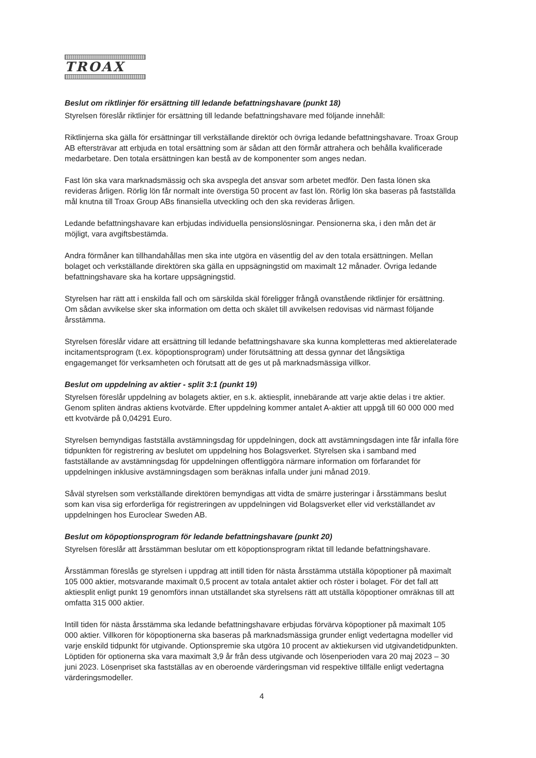TROAX
Beslut om riktlinjer för ersättning till ledande befattningshavare (punkt 18)
Styrelsen föreslår riktlinjer för ersättning till ledande befattningshavare med följande innehåll:
Riktlinjerna ska gälla för ersättningar till verkställande direktör och övriga ledande befattningshavare. Troax Group AB eftersträvar att erbjuda en total ersättning som är sådan att den förmår attrahera och behålla kvalificerade medarbetare. Den totala ersättningen kan bestå av de komponenter som anges nedan.
Fast lön ska vara marknadsmässig och ska avspegla det ansvar som arbetet medför. Den fasta lönen ska revideras årligen. Rörlig lön får normalt inte överstiga 50 procent av fast lön. Rörlig lön ska baseras på fastställda mål knutna till Troax Group ABs finansiella utveckling och den ska revideras årligen.
Ledande befattningshavare kan erbjudas individuella pensionslösningar. Pensionerna ska, i den mån det är möjligt, vara avgiftsbestämda.
Andra förmåner kan tillhandahållas men ska inte utgöra en väsentlig del av den totala ersättningen. Mellan bolaget och verkställande direktören ska gälla en uppsägningstid om maximalt 12 månader. Övriga ledande befattningshavare ska ha kortare uppsägningstid.
Styrelsen har rätt att i enskilda fall och om särskilda skäl föreligger frångå ovanstående riktlinjer för ersättning. Om sådan avvikelse sker ska information om detta och skälet till avvikelsen redovisas vid närmast följande årsstämma.
Styrelsen föreslår vidare att ersättning till ledande befattningshavare ska kunna kompletteras med aktierelaterade incitamentsprogram (t.ex. köpoptionsprogram) under förutsättning att dessa gynnar det långsiktiga engagemanget för verksamheten och förutsatt att de ges ut på marknadsmässiga villkor.
Beslut om uppdelning av aktier - split 3:1 (punkt 19)
Styrelsen föreslår uppdelning av bolagets aktier, en s.k. aktiesplit, innebärande att varje aktie delas i tre aktier. Genom spliten ändras aktiens kvotvärde. Efter uppdelning kommer antalet A-aktier att uppgå till 60 000 000 med ett kvotvärde på 0,04291 Euro.
Styrelsen bemyndigas fastställa avstämningsdag för uppdelningen, dock att avstämningsdagen inte får infalla före tidpunkten för registrering av beslutet om uppdelning hos Bolagsverket. Styrelsen ska i samband med fastställande av avstämningsdag för uppdelningen offentliggöra närmare information om förfarandet för uppdelningen inklusive avstämningsdagen som beräknas infalla under juni månad 2019.
Såväl styrelsen som verkställande direktören bemyndigas att vidta de smärre justeringar i årsstämmans beslut som kan visa sig erforderliga för registreringen av uppdelningen vid Bolagsverket eller vid verkställandet av uppdelningen hos Euroclear Sweden AB.
Beslut om köpoptionsprogram för ledande befattningshavare (punkt 20)
Styrelsen föreslår att årsstämman beslutar om ett köpoptionsprogram riktat till ledande befattningshavare.
Årsstämman föreslås ge styrelsen i uppdrag att intill tiden för nästa årsstämma utställa köpoptioner på maximalt 105 000 aktier, motsvarande maximalt 0,5 procent av totala antalet aktier och röster i bolaget. För det fall att aktiesplit enligt punkt 19 genomförs innan utställandet ska styrelsens rätt att utställa köpoptioner omräknas till att omfatta 315 000 aktier.
Intill tiden för nästa årsstämma ska ledande befattningshavare erbjudas förvärva köpoptioner på maximalt 105 000 aktier. Villkoren för köpoptionerna ska baseras på marknadsmässiga grunder enligt vedertagna modeller vid varje enskild tidpunkt för utgivande. Optionspremie ska utgöra 10 procent av aktiekursen vid utgivandetidpunkten. Löptiden för optionerna ska vara maximalt 3,9 år från dess utgivande och lösenperioden vara 20 maj 2023 – 30 juni 2023. Lösenpriset ska fastställas av en oberoende värderingsman vid respektive tillfälle enligt vedertagna värderingsmodeller.
4